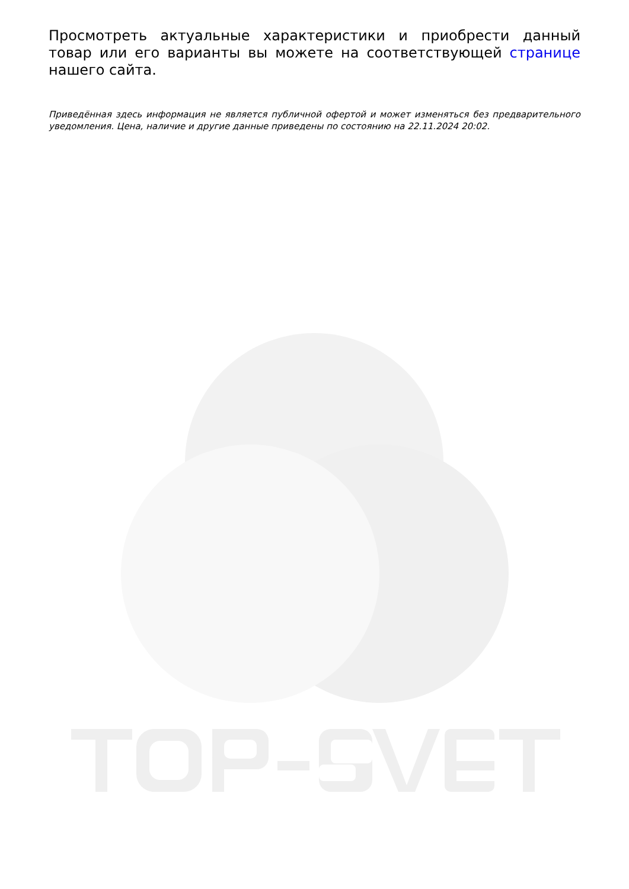Просмотреть актуальные характеристики и приобрести данный товар или его варианты вы можете на соответствующей странице нашего сайта.
Приведённая здесь информация не является публичной офертой и может изменяться без предварительного уведомления. Цена, наличие и другие данные приведены по состоянию на 22.11.2024 20:02.